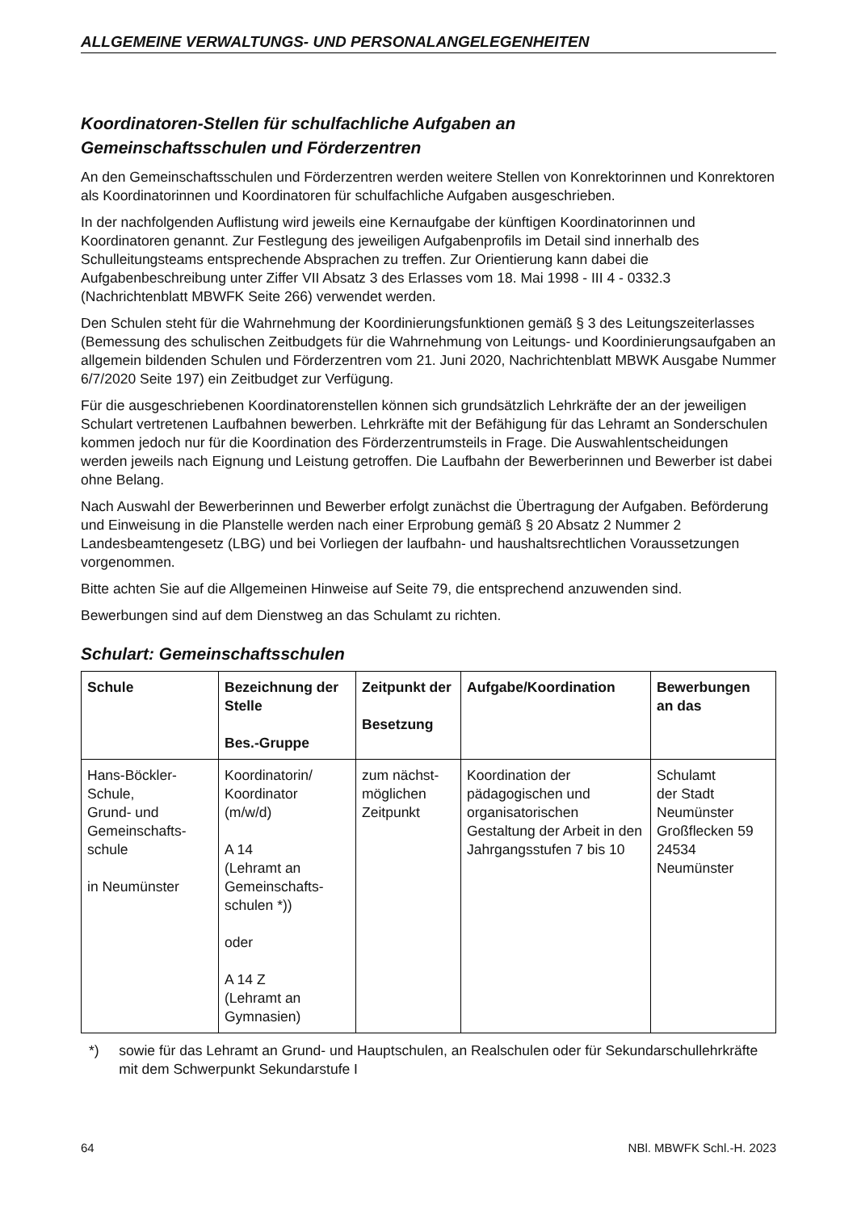ALLGEMEINE VERWALTUNGS- UND PERSONALANGELEGENHEITEN
Koordinatoren-Stellen für schulfachliche Aufgaben an
Gemeinschaftsschulen und Förderzentren
An den Gemeinschaftsschulen und Förderzentren werden weitere Stellen von Konrektorinnen und Konrektoren als Koordinatorinnen und Koordinatoren für schulfachliche Aufgaben ausgeschrieben.
In der nachfolgenden Auflistung wird jeweils eine Kernaufgabe der künftigen Koordinatorinnen und Koordinatoren genannt. Zur Festlegung des jeweiligen Aufgabenprofils im Detail sind innerhalb des Schulleitungsteams entsprechende Absprachen zu treffen. Zur Orientierung kann dabei die Aufgabenbeschreibung unter Ziffer VII Absatz 3 des Erlasses vom 18. Mai 1998 - III 4 - 0332.3 (Nachrichtenblatt MBWFK Seite 266) verwendet werden.
Den Schulen steht für die Wahrnehmung der Koordinierungsfunktionen gemäß § 3 des Leitungszeiterlasses (Bemessung des schulischen Zeitbudgets für die Wahrnehmung von Leitungs- und Koordinierungsaufgaben an allgemein bildenden Schulen und Förderzentren vom 21. Juni 2020, Nachrichtenblatt MBWK Ausgabe Nummer 6/7/2020 Seite 197) ein Zeitbudget zur Verfügung.
Für die ausgeschriebenen Koordinatorenstellen können sich grundsätzlich Lehrkräfte der an der jeweiligen Schulart vertretenen Laufbahnen bewerben. Lehrkräfte mit der Befähigung für das Lehramt an Sonderschulen kommen jedoch nur für die Koordination des Förderzentrumsteils in Frage. Die Auswahlentscheidungen werden jeweils nach Eignung und Leistung getroffen. Die Laufbahn der Bewerberinnen und Bewerber ist dabei ohne Belang.
Nach Auswahl der Bewerberinnen und Bewerber erfolgt zunächst die Übertragung der Aufgaben. Beförderung und Einweisung in die Planstelle werden nach einer Erprobung gemäß § 20 Absatz 2 Nummer 2 Landesbeamtengesetz (LBG) und bei Vorliegen der laufbahn- und haushaltsrechtlichen Voraussetzungen vorgenommen.
Bitte achten Sie auf die Allgemeinen Hinweise auf Seite 79, die entsprechend anzuwenden sind.
Bewerbungen sind auf dem Dienstweg an das Schulamt zu richten.
Schulart: Gemeinschaftsschulen
| Schule | Bezeichnung der Stelle Bes.-Gruppe | Zeitpunkt der Besetzung | Aufgabe/Koordination | Bewerbungen an das |
| --- | --- | --- | --- | --- |
| Hans-Böckler-Schule, Grund- und Gemeinschafts-schule in Neumünster | Koordinatorin/ Koordinator (m/w/d) A 14 (Lehramt an Gemeinschafts-schulen *)) oder A 14 Z (Lehramt an Gymnasien) | zum nächst-möglichen Zeitpunkt | Koordination der pädagogischen und organisatorischen Gestaltung der Arbeit in den Jahrgangsstufen 7 bis 10 | Schulamt der Stadt Neumünster Großflecken 59 24534 Neumünster |
*) sowie für das Lehramt an Grund- und Hauptschulen, an Realschulen oder für Sekundarschullehrkräfte mit dem Schwerpunkt Sekundarstufe I
64 NBl. MBWFK Schl.-H. 2023